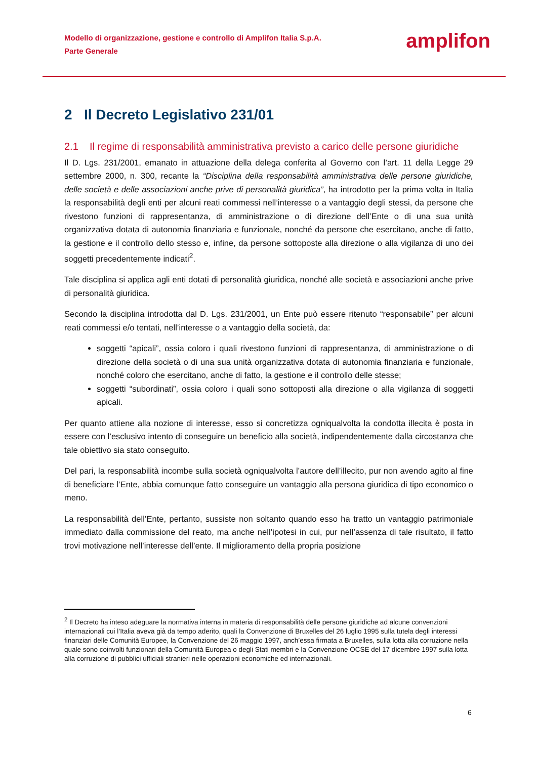Modello di organizzazione, gestione e controllo di Amplifon Italia S.p.A.
Parte Generale
amplifon
2 Il Decreto Legislativo 231/01
2.1 Il regime di responsabilità amministrativa previsto a carico delle persone giuridiche
Il D. Lgs. 231/2001, emanato in attuazione della delega conferita al Governo con l’art. 11 della Legge 29 settembre 2000, n. 300, recante la “Disciplina della responsabilità amministrativa delle persone giuridiche, delle società e delle associazioni anche prive di personalità giuridica”, ha introdotto per la prima volta in Italia la responsabilità degli enti per alcuni reati commessi nell’interesse o a vantaggio degli stessi, da persone che rivestono funzioni di rappresentanza, di amministrazione o di direzione dell’Ente o di una sua unità organizzativa dotata di autonomia finanziaria e funzionale, nonché da persone che esercitano, anche di fatto, la gestione e il controllo dello stesso e, infine, da persone sottoposte alla direzione o alla vigilanza di uno dei soggetti precedentemente indicati<sup>2</sup>.
Tale disciplina si applica agli enti dotati di personalità giuridica, nonché alle società e associazioni anche prive di personalità giuridica.
Secondo la disciplina introdotta dal D. Lgs. 231/2001, un Ente può essere ritenuto “responsabile” per alcuni reati commessi e/o tentati, nell’interesse o a vantaggio della società, da:
soggetti “apicali”, ossia coloro i quali rivestono funzioni di rappresentanza, di amministrazione o di direzione della società o di una sua unità organizzativa dotata di autonomia finanziaria e funzionale, nonché coloro che esercitano, anche di fatto, la gestione e il controllo delle stesse;
soggetti “subordinati”, ossia coloro i quali sono sottoposti alla direzione o alla vigilanza di soggetti apicali.
Per quanto attiene alla nozione di interesse, esso si concretizza ogniqualvolta la condotta illecita è posta in essere con l’esclusivo intento di conseguire un beneficio alla società, indipendentemente dalla circostanza che tale obiettivo sia stato conseguito.
Del pari, la responsabilità incombe sulla società ogniqualvolta l’autore dell’illecito, pur non avendo agito al fine di beneficiare l’Ente, abbia comunque fatto conseguire un vantaggio alla persona giuridica di tipo economico o meno.
La responsabilità dell’Ente, pertanto, sussiste non soltanto quando esso ha tratto un vantaggio patrimoniale immediato dalla commissione del reato, ma anche nell’ipotesi in cui, pur nell’assenza di tale risultato, il fatto trovi motivazione nell’interesse dell’ente. Il miglioramento della propria posizione
<sup>2</sup> Il Decreto ha inteso adeguare la normativa interna in materia di responsabilità delle persone giuridiche ad alcune convenzioni internazionali cui l’Italia aveva già da tempo aderito, quali la Convenzione di Bruxelles del 26 luglio 1995 sulla tutela degli interessi finanziari delle Comunità Europee, la Convenzione del 26 maggio 1997, anch’essa firmata a Bruxelles, sulla lotta alla corruzione nella quale sono coinvolti funzionari della Comunità Europea o degli Stati membri e la Convenzione OCSE del 17 dicembre 1997 sulla lotta alla corruzione di pubblici ufficiali stranieri nelle operazioni economiche ed internazionali.
6